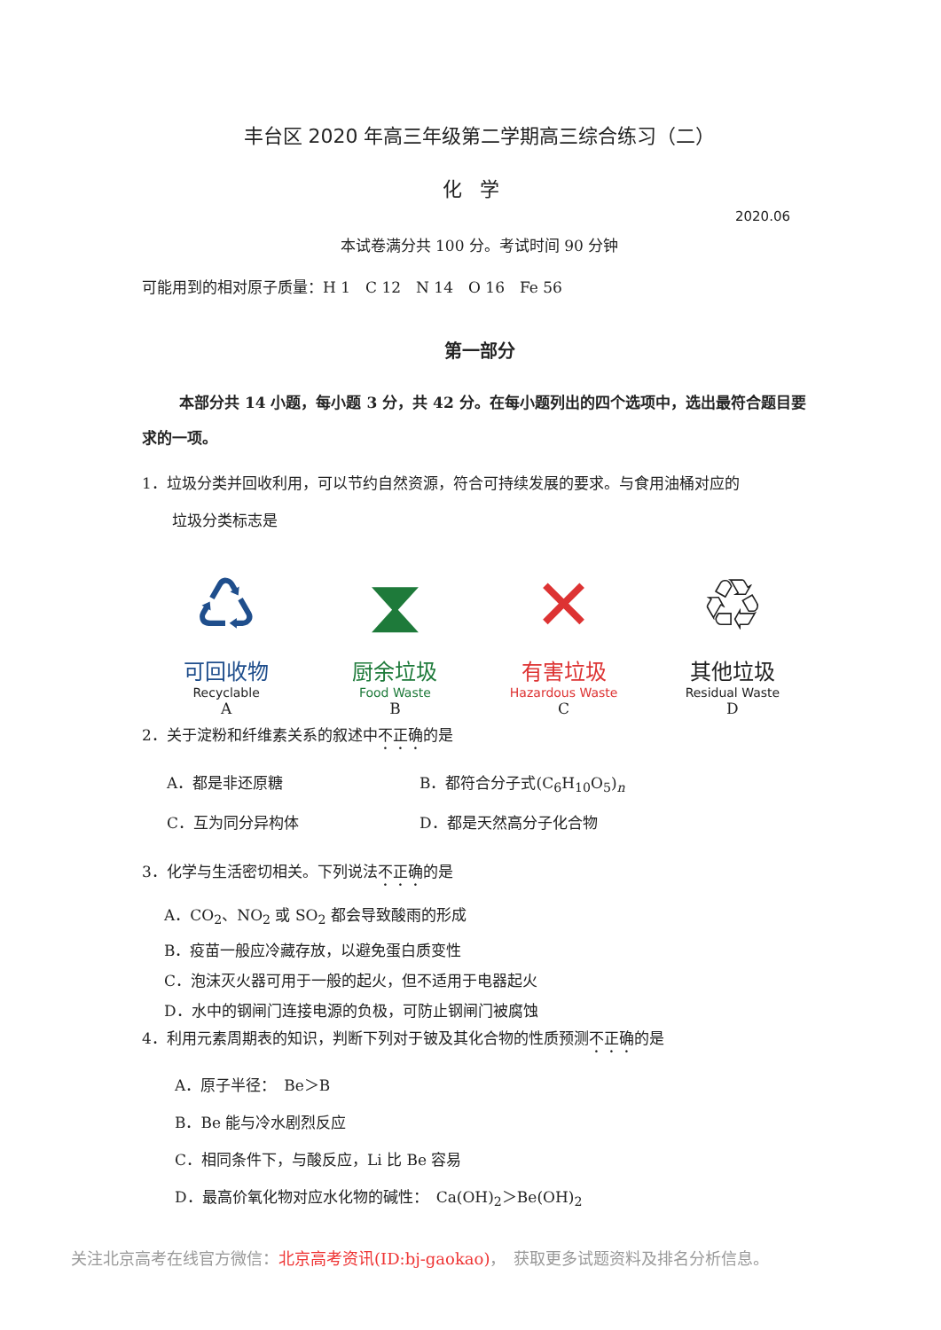丰台区 2020 年高三年级第二学期高三综合练习（二）
化学
2020.06
本试卷满分共 100 分。考试时间 90 分钟
可能用到的相对原子质量：H 1　C 12　N 14　O 16　Fe 56
第一部分
本部分共 14 小题，每小题 3 分，共 42 分。在每小题列出的四个选项中，选出最符合题目要求的一项。
1．垃圾分类并回收利用，可以节约自然资源，符合可持续发展的要求。与食用油桶对应的
　　垃圾分类标志是
♺
可回收物
Recyclable
A
⧗
厨余垃圾
Food Waste
B
✕
有害垃圾
Hazardous Waste
C
♲
其他垃圾
Residual Waste
D
2．关于淀粉和纤维素关系的叙述中不正确的是
A．都是非还原糖 B．都符合分子式(C<sub>6</sub>H<sub>10</sub>O<sub>5</sub>)<sub>n</sub>
C．互为同分异构体 D．都是天然高分子化合物
3．化学与生活密切相关。下列说法不正确的是
A．CO<sub>2</sub>、NO<sub>2</sub> 或 SO<sub>2</sub> 都会导致酸雨的形成
B．疫苗一般应冷藏存放，以避免蛋白质变性
C．泡沫灭火器可用于一般的起火，但不适用于电器起火
D．水中的钢闸门连接电源的负极，可防止钢闸门被腐蚀
4．利用元素周期表的知识，判断下列对于铍及其化合物的性质预测不正确的是
A．原子半径：　Be＞B
B．Be 能与冷水剧烈反应
C．相同条件下，与酸反应，Li 比 Be 容易
D．最高价氧化物对应水化物的碱性：　Ca(OH)<sub>2</sub>＞Be(OH)<sub>2</sub>
关注北京高考在线官方微信：北京高考资讯(ID:bj-gaokao)，　获取更多试题资料及排名分析信息。